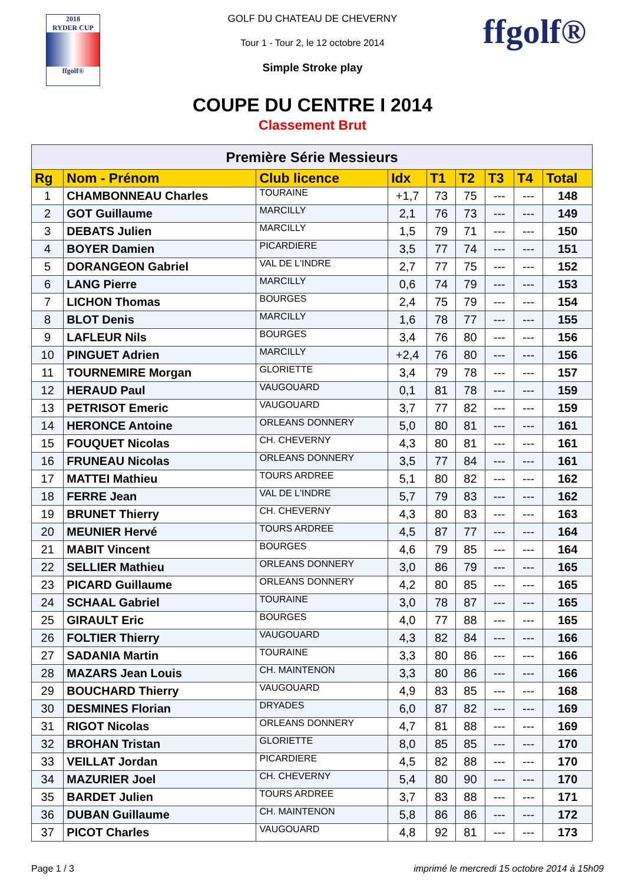2018
RYDER CUP
ffgolf®
ffgolf®
GOLF DU CHATEAU DE CHEVERNY
Tour 1 - Tour 2, le 12 octobre 2014
Simple Stroke play
COUPE DU CENTRE I 2014
Classement Brut
| Première Série Messieurs | | | | | | | | |
| --- | --- | --- | --- | --- | --- | --- | --- | --- |
| Rg | Nom - Prénom | Club licence | Idx | T1 | T2 | T3 | T4 | Total |
| 1 | CHAMBONNEAU Charles | TOURAINE | +1,7 | 73 | 75 | --- | --- | 148 |
| 2 | GOT Guillaume | MARCILLY | 2,1 | 76 | 73 | --- | --- | 149 |
| 3 | DEBATS Julien | MARCILLY | 1,5 | 79 | 71 | --- | --- | 150 |
| 4 | BOYER Damien | PICARDIERE | 3,5 | 77 | 74 | --- | --- | 151 |
| 5 | DORANGEON Gabriel | VAL DE L'INDRE | 2,7 | 77 | 75 | --- | --- | 152 |
| 6 | LANG Pierre | MARCILLY | 0,6 | 74 | 79 | --- | --- | 153 |
| 7 | LICHON Thomas | BOURGES | 2,4 | 75 | 79 | --- | --- | 154 |
| 8 | BLOT Denis | MARCILLY | 1,6 | 78 | 77 | --- | --- | 155 |
| 9 | LAFLEUR Nils | BOURGES | 3,4 | 76 | 80 | --- | --- | 156 |
| 10 | PINGUET Adrien | MARCILLY | +2,4 | 76 | 80 | --- | --- | 156 |
| 11 | TOURNEMIRE Morgan | GLORIETTE | 3,4 | 79 | 78 | --- | --- | 157 |
| 12 | HERAUD Paul | VAUGOUARD | 0,1 | 81 | 78 | --- | --- | 159 |
| 13 | PETRISOT Emeric | VAUGOUARD | 3,7 | 77 | 82 | --- | --- | 159 |
| 14 | HERONCE Antoine | ORLEANS DONNERY | 5,0 | 80 | 81 | --- | --- | 161 |
| 15 | FOUQUET Nicolas | CH. CHEVERNY | 4,3 | 80 | 81 | --- | --- | 161 |
| 16 | FRUNEAU Nicolas | ORLEANS DONNERY | 3,5 | 77 | 84 | --- | --- | 161 |
| 17 | MATTEI Mathieu | TOURS ARDREE | 5,1 | 80 | 82 | --- | --- | 162 |
| 18 | FERRE Jean | VAL DE L'INDRE | 5,7 | 79 | 83 | --- | --- | 162 |
| 19 | BRUNET Thierry | CH. CHEVERNY | 4,3 | 80 | 83 | --- | --- | 163 |
| 20 | MEUNIER Hervé | TOURS ARDREE | 4,5 | 87 | 77 | --- | --- | 164 |
| 21 | MABIT Vincent | BOURGES | 4,6 | 79 | 85 | --- | --- | 164 |
| 22 | SELLIER Mathieu | ORLEANS DONNERY | 3,0 | 86 | 79 | --- | --- | 165 |
| 23 | PICARD Guillaume | ORLEANS DONNERY | 4,2 | 80 | 85 | --- | --- | 165 |
| 24 | SCHAAL Gabriel | TOURAINE | 3,0 | 78 | 87 | --- | --- | 165 |
| 25 | GIRAULT Eric | BOURGES | 4,0 | 77 | 88 | --- | --- | 165 |
| 26 | FOLTIER Thierry | VAUGOUARD | 4,3 | 82 | 84 | --- | --- | 166 |
| 27 | SADANIA Martin | TOURAINE | 3,3 | 80 | 86 | --- | --- | 166 |
| 28 | MAZARS Jean Louis | CH. MAINTENON | 3,3 | 80 | 86 | --- | --- | 166 |
| 29 | BOUCHARD Thierry | VAUGOUARD | 4,9 | 83 | 85 | --- | --- | 168 |
| 30 | DESMINES Florian | DRYADES | 6,0 | 87 | 82 | --- | --- | 169 |
| 31 | RIGOT Nicolas | ORLEANS DONNERY | 4,7 | 81 | 88 | --- | --- | 169 |
| 32 | BROHAN Tristan | GLORIETTE | 8,0 | 85 | 85 | --- | --- | 170 |
| 33 | VEILLAT Jordan | PICARDIERE | 4,5 | 82 | 88 | --- | --- | 170 |
| 34 | MAZURIER Joel | CH. CHEVERNY | 5,4 | 80 | 90 | --- | --- | 170 |
| 35 | BARDET Julien | TOURS ARDREE | 3,7 | 83 | 88 | --- | --- | 171 |
| 36 | DUBAN Guillaume | CH. MAINTENON | 5,8 | 86 | 86 | --- | --- | 172 |
| 37 | PICOT Charles | VAUGOUARD | 4,8 | 92 | 81 | --- | --- | 173 |
Page 1 / 3 imprimé le mercredi 15 octobre 2014 à 15h09